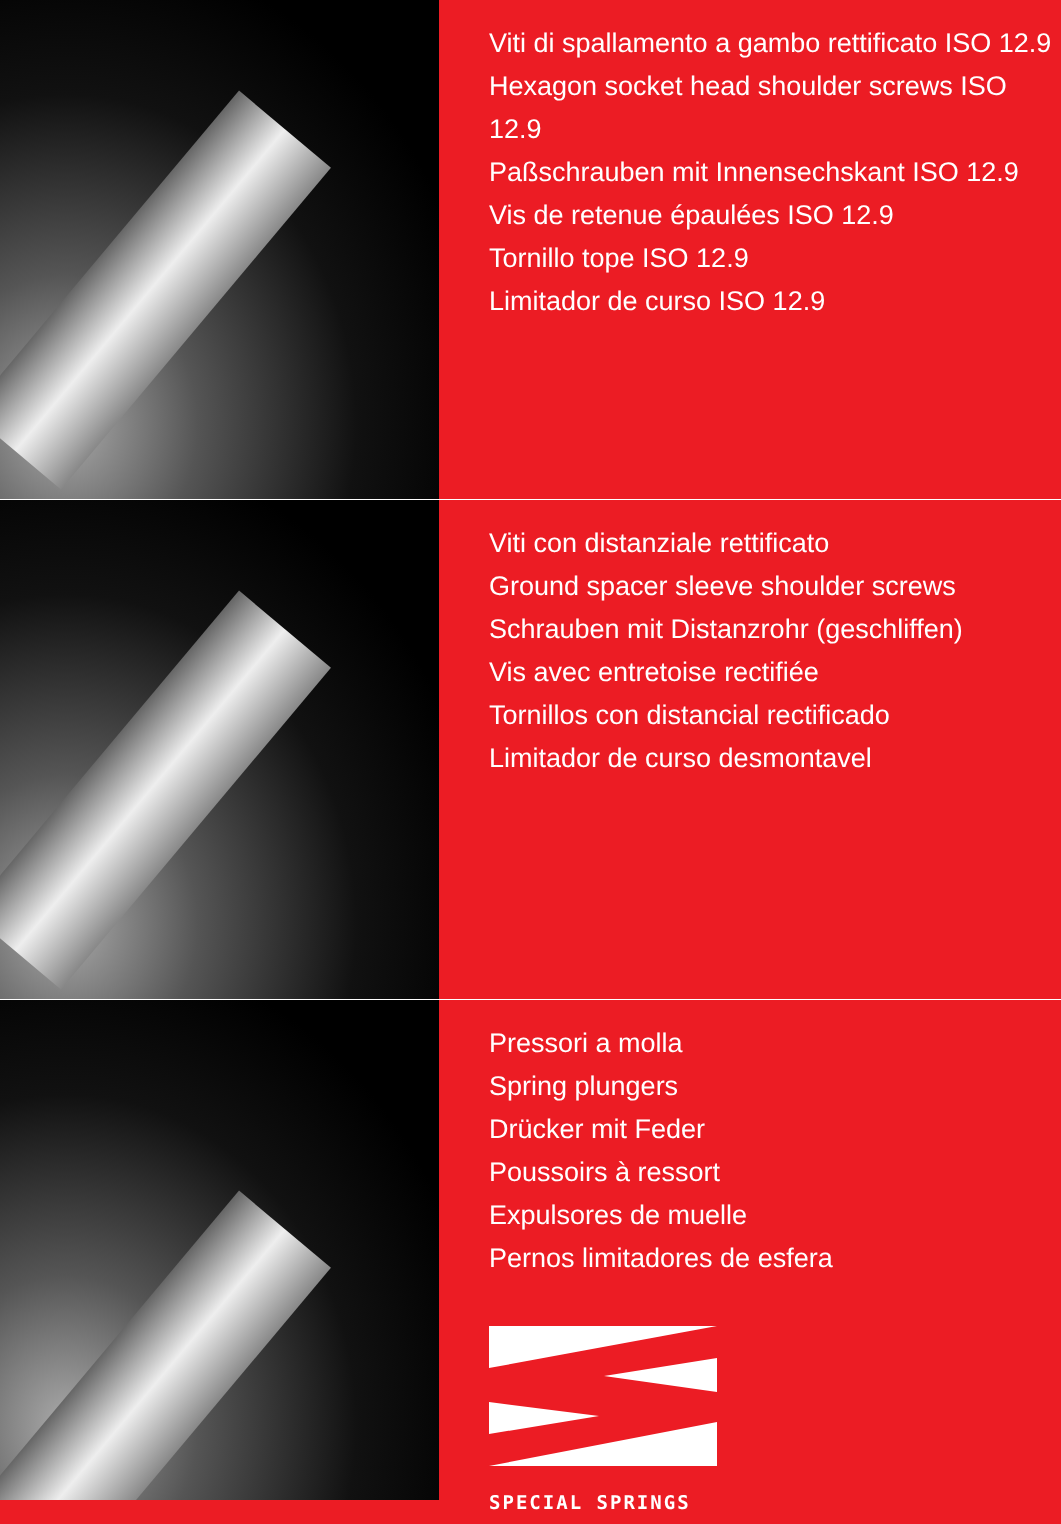Viti di spallamento a gambo rettificato ISO 12.9
Hexagon socket head shoulder screws ISO 12.9
Paßschrauben mit Innensechskant ISO 12.9
Vis de retenue épaulées ISO 12.9
Tornillo tope ISO 12.9
Limitador de curso ISO 12.9
Viti con distanziale rettificato
Ground spacer sleeve shoulder screws
Schrauben mit Distanzrohr (geschliffen)
Vis avec entretoise rectifiée
Tornillos con distancial rectificado
Limitador de curso desmontavel
Pressori a molla
Spring plungers
Drücker mit Feder
Poussoirs à ressort
Expulsores de muelle
Pernos limitadores de esfera
SPECIAL SPRINGS